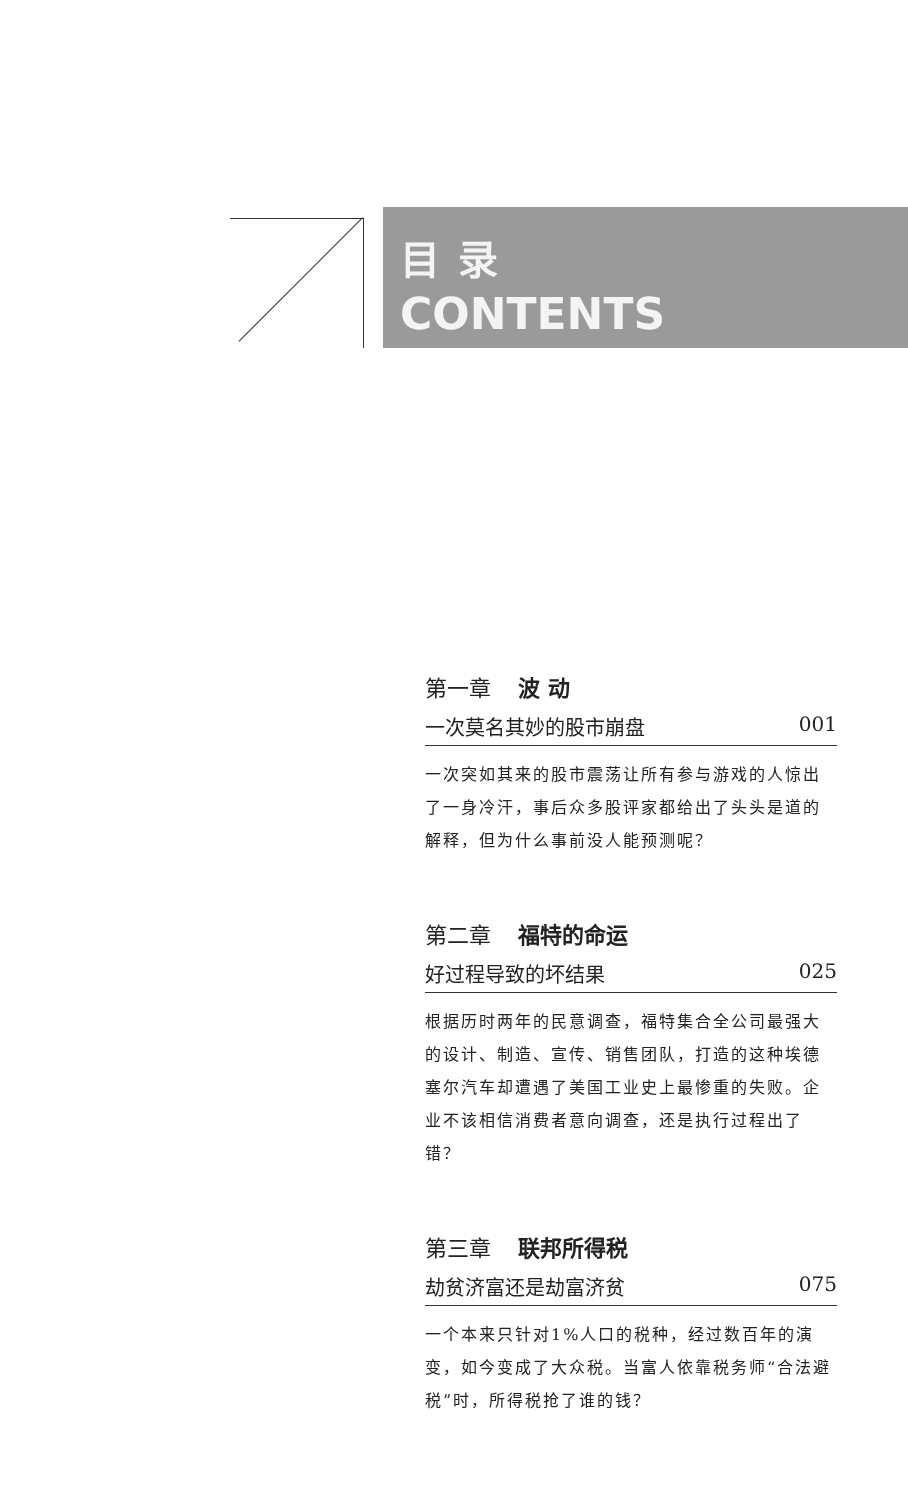目录
CONTENTS
第一章 波 动
一次莫名其妙的股市崩盘 001
一次突如其来的股市震荡让所有参与游戏的人惊出了一身冷汗，事后众多股评家都给出了头头是道的解释，但为什么事前没人能预测呢？
第二章 福特的命运
好过程导致的坏结果 025
根据历时两年的民意调查，福特集合全公司最强大的设计、制造、宣传、销售团队，打造的这种埃德塞尔汽车却遭遇了美国工业史上最惨重的失败。企业不该相信消费者意向调查，还是执行过程出了错？
第三章 联邦所得税
劫贫济富还是劫富济贫 075
一个本来只针对1%人口的税种，经过数百年的演变，如今变成了大众税。当富人依靠税务师“合法避税”时，所得税抢了谁的钱？